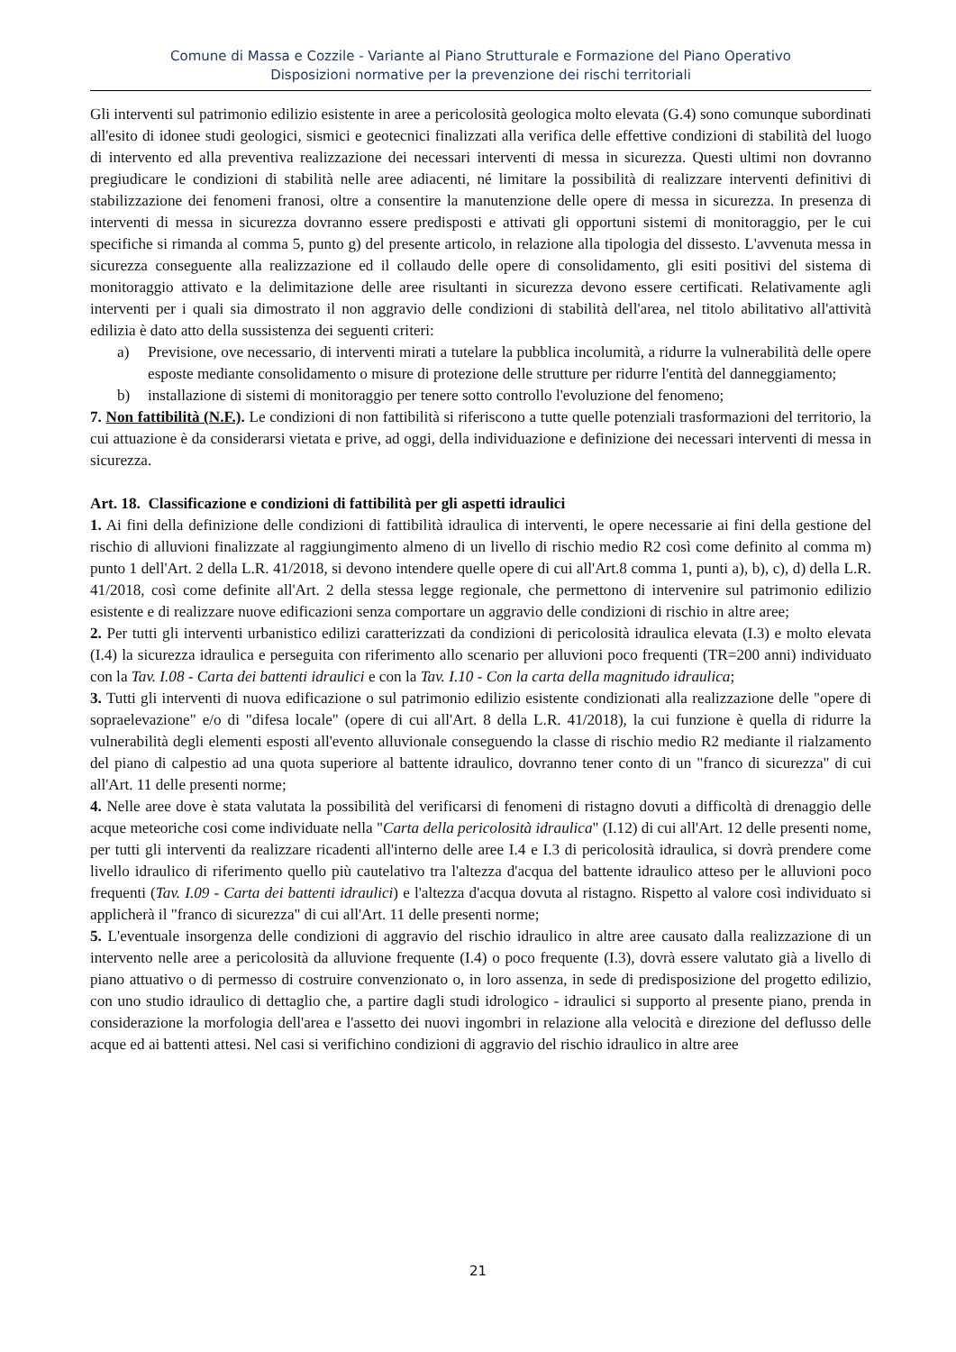Comune di Massa e Cozzile - Variante al Piano Strutturale e Formazione del Piano Operativo
Disposizioni normative per la prevenzione dei rischi territoriali
Gli interventi sul patrimonio edilizio esistente in aree a pericolosità geologica molto elevata (G.4) sono comunque subordinati all'esito di idonee studi geologici, sismici e geotecnici finalizzati alla verifica delle effettive condizioni di stabilità del luogo di intervento ed alla preventiva realizzazione dei necessari interventi di messa in sicurezza. Questi ultimi non dovranno pregiudicare le condizioni di stabilità nelle aree adiacenti, né limitare la possibilità di realizzare interventi definitivi di stabilizzazione dei fenomeni franosi, oltre a consentire la manutenzione delle opere di messa in sicurezza. In presenza di interventi di messa in sicurezza dovranno essere predisposti e attivati gli opportuni sistemi di monitoraggio, per le cui specifiche si rimanda al comma 5, punto g) del presente articolo, in relazione alla tipologia del dissesto. L'avvenuta messa in sicurezza conseguente alla realizzazione ed il collaudo delle opere di consolidamento, gli esiti positivi del sistema di monitoraggio attivato e la delimitazione delle aree risultanti in sicurezza devono essere certificati. Relativamente agli interventi per i quali sia dimostrato il non aggravio delle condizioni di stabilità dell'area, nel titolo abilitativo all'attività edilizia è dato atto della sussistenza dei seguenti criteri:
a) Previsione, ove necessario, di interventi mirati a tutelare la pubblica incolumità, a ridurre la vulnerabilità delle opere esposte mediante consolidamento o misure di protezione delle strutture per ridurre l'entità del danneggiamento;
b) installazione di sistemi di monitoraggio per tenere sotto controllo l'evoluzione del fenomeno;
7. Non fattibilità (N.F.). Le condizioni di non fattibilità si riferiscono a tutte quelle potenziali trasformazioni del territorio, la cui attuazione è da considerarsi vietata e prive, ad oggi, della individuazione e definizione dei necessari interventi di messa in sicurezza.
Art. 18. Classificazione e condizioni di fattibilità per gli aspetti idraulici
1. Ai fini della definizione delle condizioni di fattibilità idraulica di interventi, le opere necessarie ai fini della gestione del rischio di alluvioni finalizzate al raggiungimento almeno di un livello di rischio medio R2 così come definito al comma m) punto 1 dell'Art. 2 della L.R. 41/2018, si devono intendere quelle opere di cui all'Art.8 comma 1, punti a), b), c), d) della L.R. 41/2018, così come definite all'Art. 2 della stessa legge regionale, che permettono di intervenire sul patrimonio edilizio esistente e di realizzare nuove edificazioni senza comportare un aggravio delle condizioni di rischio in altre aree;
2. Per tutti gli interventi urbanistico edilizi caratterizzati da condizioni di pericolosità idraulica elevata (I.3) e molto elevata (I.4) la sicurezza idraulica e perseguita con riferimento allo scenario per alluvioni poco frequenti (TR=200 anni) individuato con la Tav. I.08 - Carta dei battenti idraulici e con la Tav. I.10 - Con la carta della magnitudo idraulica;
3. Tutti gli interventi di nuova edificazione o sul patrimonio edilizio esistente condizionati alla realizzazione delle "opere di sopraelevazione" e/o di "difesa locale" (opere di cui all'Art. 8 della L.R. 41/2018), la cui funzione è quella di ridurre la vulnerabilità degli elementi esposti all'evento alluvionale conseguendo la classe di rischio medio R2 mediante il rialzamento del piano di calpestio ad una quota superiore al battente idraulico, dovranno tener conto di un "franco di sicurezza" di cui all'Art. 11 delle presenti norme;
4. Nelle aree dove è stata valutata la possibilità del verificarsi di fenomeni di ristagno dovuti a difficoltà di drenaggio delle acque meteoriche cosi come individuate nella "Carta della pericolosità idraulica" (I.12) di cui all'Art. 12 delle presenti nome, per tutti gli interventi da realizzare ricadenti all'interno delle aree I.4 e I.3 di pericolosità idraulica, si dovrà prendere come livello idraulico di riferimento quello più cautelativo tra l'altezza d'acqua del battente idraulico atteso per le alluvioni poco frequenti (Tav. I.09 - Carta dei battenti idraulici) e l'altezza d'acqua dovuta al ristagno. Rispetto al valore così individuato si applicherà il "franco di sicurezza" di cui all'Art. 11 delle presenti norme;
5. L'eventuale insorgenza delle condizioni di aggravio del rischio idraulico in altre aree causato dalla realizzazione di un intervento nelle aree a pericolosità da alluvione frequente (I.4) o poco frequente (I.3), dovrà essere valutato già a livello di piano attuativo o di permesso di costruire convenzionato o, in loro assenza, in sede di predisposizione del progetto edilizio, con uno studio idraulico di dettaglio che, a partire dagli studi idrologico - idraulici si supporto al presente piano, prenda in considerazione la morfologia dell'area e l'assetto dei nuovi ingombri in relazione alla velocità e direzione del deflusso delle acque ed ai battenti attesi. Nel casi si verifichino condizioni di aggravio del rischio idraulico in altre aree
21